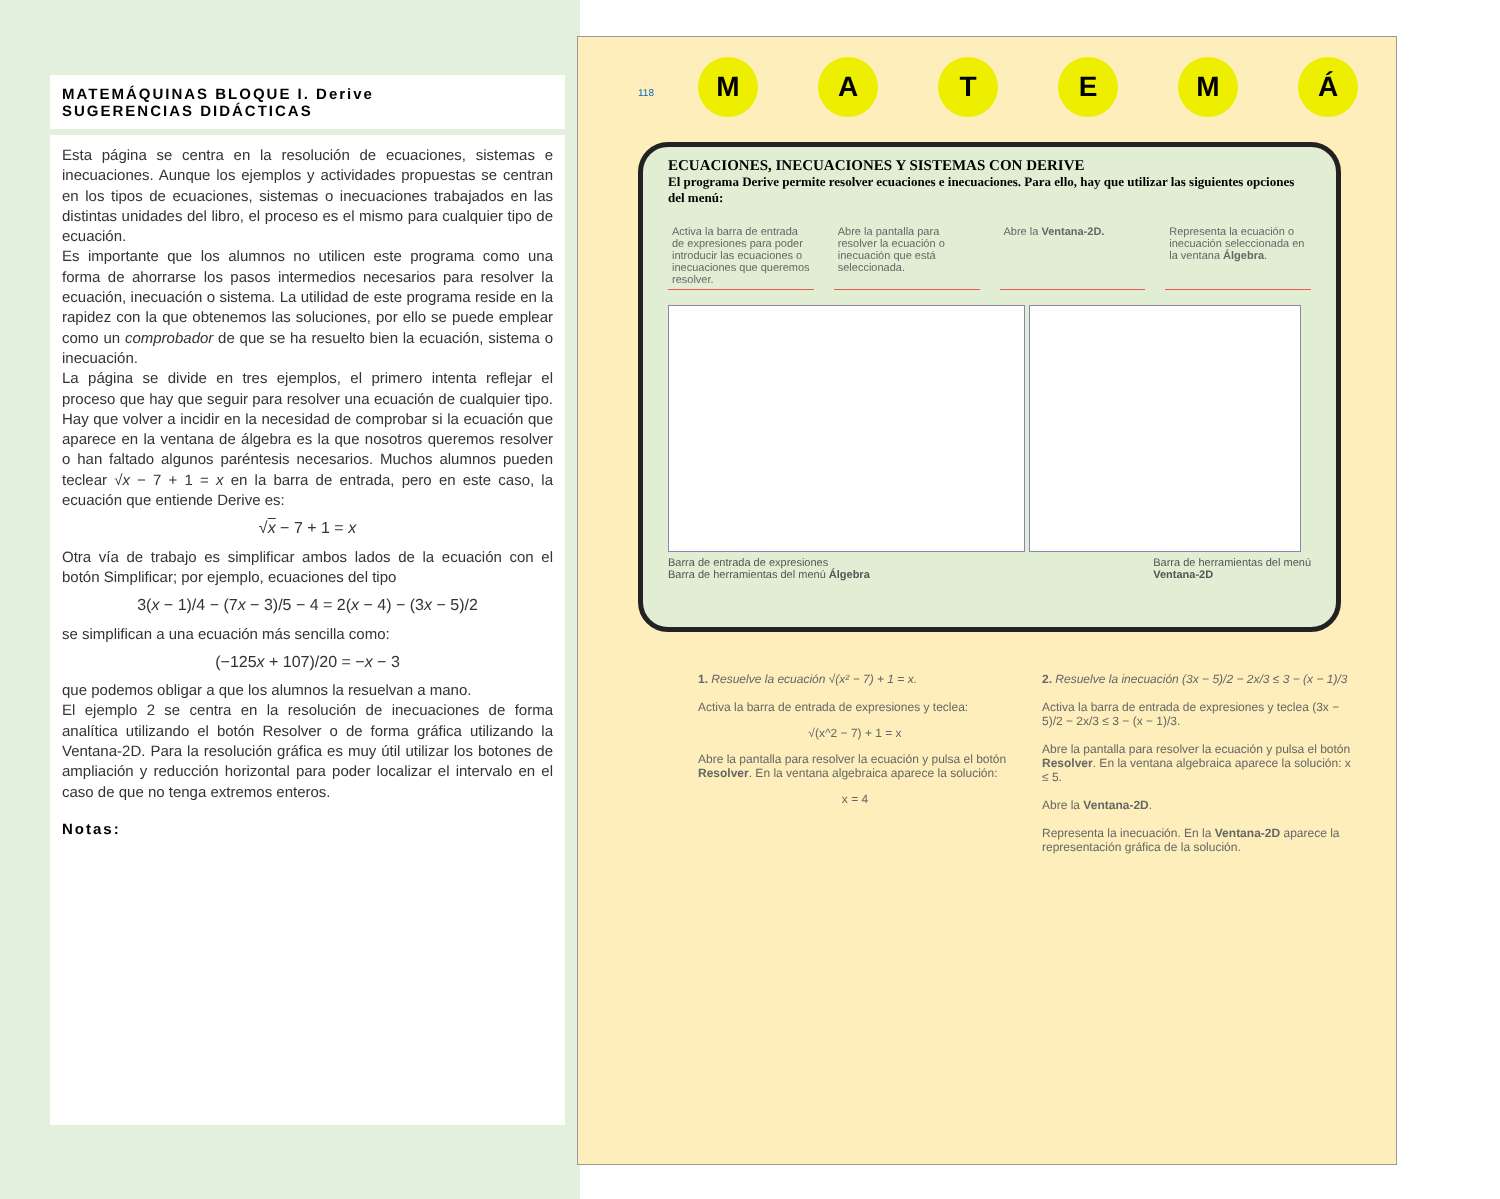MATEMÁQUINAS BLOQUE I. Derive
SUGERENCIAS DIDÁCTICAS
Esta página se centra en la resolución de ecuaciones, sistemas e inecuaciones. Aunque los ejemplos y actividades propuestas se centran en los tipos de ecuaciones, sistemas o inecuaciones trabajados en las distintas unidades del libro, el proceso es el mismo para cualquier tipo de ecuación.
Es importante que los alumnos no utilicen este programa como una forma de ahorrarse los pasos intermedios necesarios para resolver la ecuación, inecuación o sistema. La utilidad de este programa reside en la rapidez con la que obtenemos las soluciones, por ello se puede emplear como un comprobador de que se ha resuelto bien la ecuación, sistema o inecuación.
La página se divide en tres ejemplos, el primero intenta reflejar el proceso que hay que seguir para resolver una ecuación de cualquier tipo. Hay que volver a incidir en la necesidad de comprobar si la ecuación que aparece en la ventana de álgebra es la que nosotros queremos resolver o han faltado algunos paréntesis necesarios. Muchos alumnos pueden teclear √x − 7 + 1 = x en la barra de entrada, pero en este caso, la ecuación que entiende Derive es:
√x − 7 + 1 = x
Otra vía de trabajo es simplificar ambos lados de la ecuación con el botón Simplificar; por ejemplo, ecuaciones del tipo
3(x − 1)/4 − (7x − 3)/5 − 4 = 2(x − 4) − (3x − 5)/2
se simplifican a una ecuación más sencilla como:
(−125x + 107)/20 = −x − 3
que podemos obligar a que los alumnos la resuelvan a mano.
El ejemplo 2 se centra en la resolución de inecuaciones de forma analítica utilizando el botón Resolver o de forma gráfica utilizando la Ventana-2D. Para la resolución gráfica es muy útil utilizar los botones de ampliación y reducción horizontal para poder localizar el intervalo en el caso de que no tenga extremos enteros.
Notas:
MATEMÁ
118
ECUACIONES, INECUACIONES Y SISTEMAS CON DERIVE
El programa Derive permite resolver ecuaciones e inecuaciones. Para ello, hay que utilizar las siguientes opciones del menú:
Activa la barra de entrada de expresiones para poder introducir las ecuaciones o inecuaciones que queremos resolver.
Abre la pantalla para resolver la ecuación o inecuación que está seleccionada.
Abre la Ventana-2D. Representa la ecuación o inecuación seleccionada en la ventana Álgebra.
Barra de entrada de expresiones
Barra de herramientas del menú Álgebra Barra de herramientas del menú
Ventana-2D
1. Resuelve la ecuación √(x² − 7) + 1 = x.
Activa la barra de entrada de expresiones y teclea:
√(x^2 − 7) + 1 = x
Abre la pantalla para resolver la ecuación y pulsa el botón Resolver. En la ventana algebraica aparece la solución:
x = 4
2. Resuelve la inecuación (3x − 5)/2 − 2x/3 ≤ 3 − (x − 1)/3
Activa la barra de entrada de expresiones y teclea (3x − 5)/2 − 2x/3 ≤ 3 − (x − 1)/3.
Abre la pantalla para resolver la ecuación y pulsa el botón Resolver. En la ventana algebraica aparece la solución: x ≤ 5.
Abre la Ventana-2D.
Representa la inecuación. En la Ventana-2D aparece la representación gráfica de la solución.